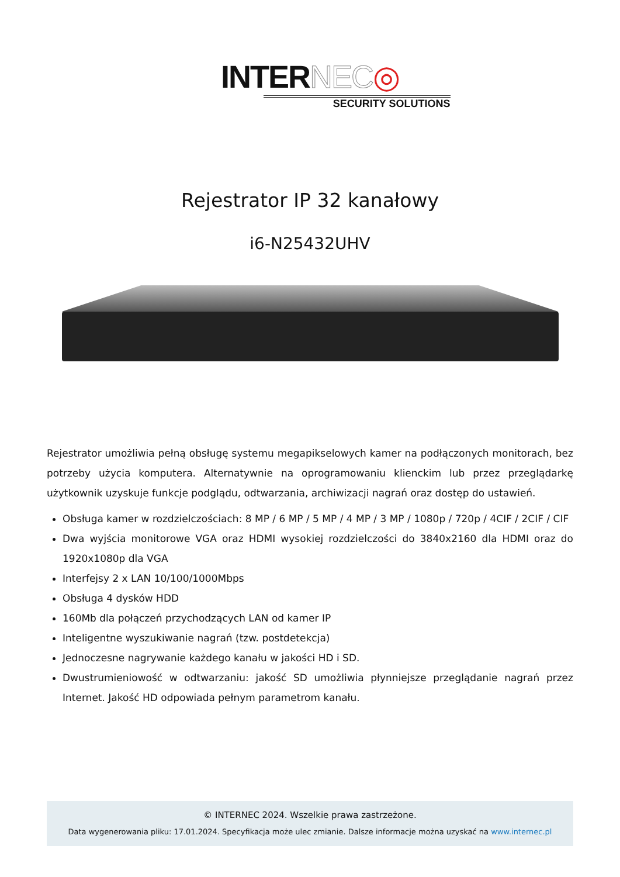INTERNEC◎
SECURITY SOLUTIONS
Rejestrator IP 32 kanałowy
i6-N25432UHV
Rejestrator umożliwia pełną obsługę systemu megapikselowych kamer na podłączonych monitorach, bez potrzeby użycia komputera. Alternatywnie na oprogramowaniu klienckim lub przez przeglądarkę użytkownik uzyskuje funkcje podglądu, odtwarzania, archiwizacji nagrań oraz dostęp do ustawień.
Obsługa kamer w rozdzielczościach: 8 MP / 6 MP / 5 MP / 4 MP / 3 MP / 1080p / 720p / 4CIF / 2CIF / CIF
Dwa wyjścia monitorowe VGA oraz HDMI wysokiej rozdzielczości do 3840x2160 dla HDMI oraz do 1920x1080p dla VGA
Interfejsy 2 x LAN 10/100/1000Mbps
Obsługa 4 dysków HDD
160Mb dla połączeń przychodzących LAN od kamer IP
Inteligentne wyszukiwanie nagrań (tzw. postdetekcja)
Jednoczesne nagrywanie każdego kanału w jakości HD i SD.
Dwustrumieniowość w odtwarzaniu: jakość SD umożliwia płynniejsze przeglądanie nagrań przez Internet. Jakość HD odpowiada pełnym parametrom kanału.
© INTERNEC 2024. Wszelkie prawa zastrzeżone.
Data wygenerowania pliku: 17.01.2024. Specyfikacja może ulec zmianie. Dalsze informacje można uzyskać na www.internec.pl